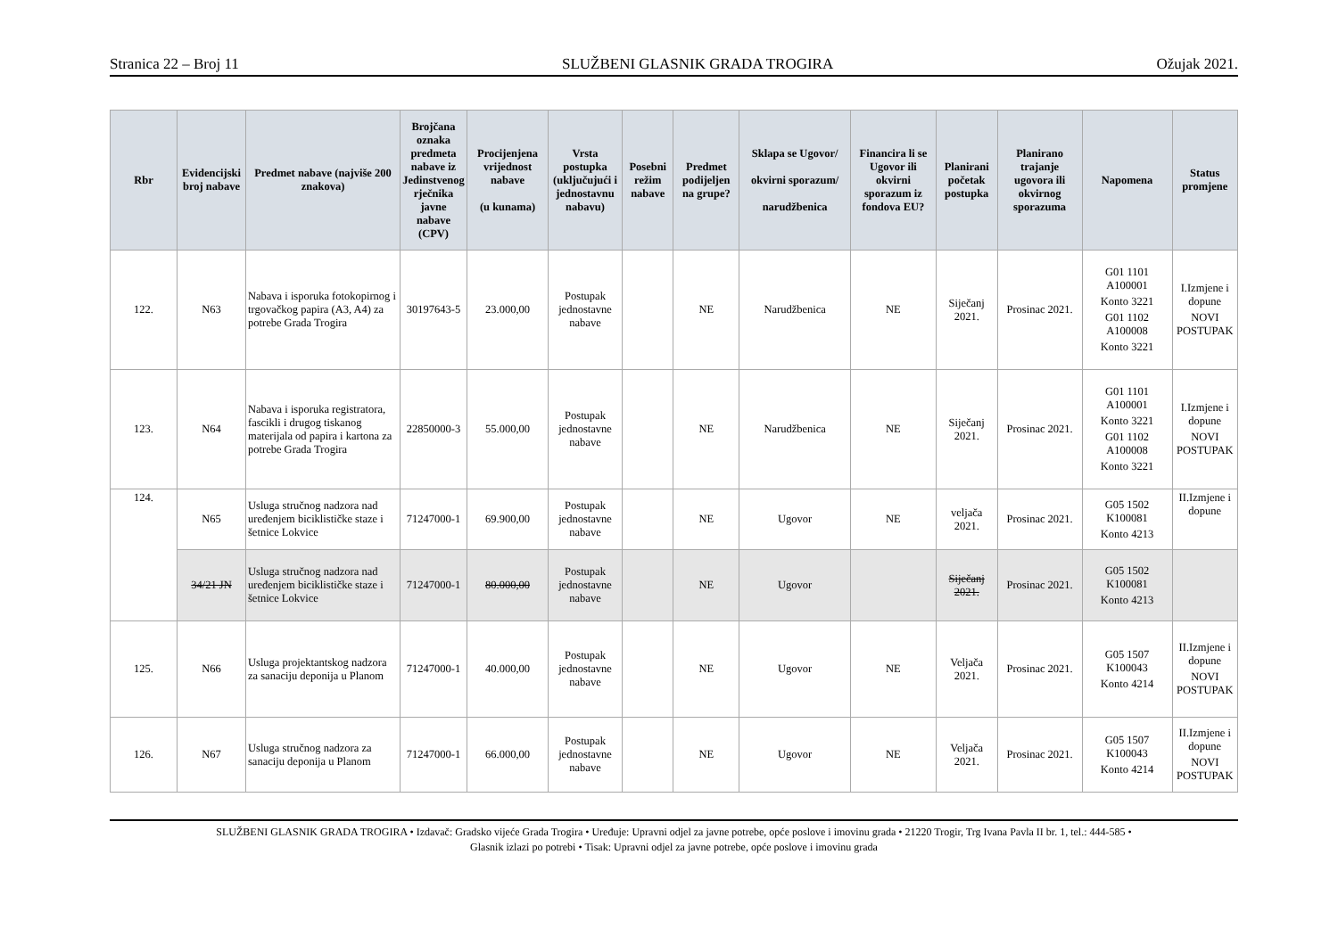Stranica 22 – Broj 11 SLUŽBENI GLASNIK GRADA TROGIRA Ožujak 2021.
| Rbr | Evidencijski broj nabave | Predmet nabave (najviše 200 znakova) | Brojčana oznaka predmeta nabave iz Jedinstvenog rječnika javne nabave (CPV) | Procijenjena vrijednost nabave (u kunama) | Vrsta postupka (uključujući i jednostavnu nabavu) | Posebni režim nabave | Predmet podijeljen na grupe? | Sklapa se Ugovor/ okvirni sporazum/ narudžbenica | Financira li se Ugovor ili okvirni sporazum iz fondova EU? | Planirani početak postupka | Planirano trajanje ugovora ili okvirnog sporazuma | Napomena | Status promjene |
| --- | --- | --- | --- | --- | --- | --- | --- | --- | --- | --- | --- | --- | --- |
| 122. | N63 | Nabava i isporuka fotokopirnog i trgovačkog papira (A3, A4) za potrebe Grada Trogira | 30197643-5 | 23.000,00 | Postupak jednostavne nabave | | NE | Narudžbenica | NE | Siječanj 2021. | Prosinac 2021. | G01 1101 A100001 Konto 3221 G01 1102 A100008 Konto 3221 | I.Izmjene i dopune NOVI POSTUPAK |
| 123. | N64 | Nabava i isporuka registratora, fascikli i drugog tiskanog materijala od papira i kartona za potrebe Grada Trogira | 22850000-3 | 55.000,00 | Postupak jednostavne nabave | | NE | Narudžbenica | NE | Siječanj 2021. | Prosinac 2021. | G01 1101 A100001 Konto 3221 G01 1102 A100008 Konto 3221 | I.Izmjene i dopune NOVI POSTUPAK |
| 124. | N65 | Usluga stručnog nadzora nad uređenjem biciklističke staze i šetnice Lokvice | 71247000-1 | 69.900,00 | Postupak jednostavne nabave | | NE | Ugovor | NE | veljača 2021. | Prosinac 2021. | G05 1502 K100081 Konto 4213 | II.Izmjene i dopune |
| | 34/21 JN | Usluga stručnog nadzora nad uređenjem biciklističke staze i šetnice Lokvice | 71247000-1 | 80.000,00 | Postupak jednostavne nabave | | NE | Ugovor | | Siječanj 2021. | Prosinac 2021. | G05 1502 K100081 Konto 4213 | |
| 125. | N66 | Usluga projektantskog nadzora za sanaciju deponija u Planom | 71247000-1 | 40.000,00 | Postupak jednostavne nabave | | NE | Ugovor | NE | Veljača 2021. | Prosinac 2021. | G05 1507 K100043 Konto 4214 | II.Izmjene i dopune NOVI POSTUPAK |
| 126. | N67 | Usluga stručnog nadzora za sanaciju deponija u Planom | 71247000-1 | 66.000,00 | Postupak jednostavne nabave | | NE | Ugovor | NE | Veljača 2021. | Prosinac 2021. | G05 1507 K100043 Konto 4214 | II.Izmjene i dopune NOVI POSTUPAK |
SLUŽBENI GLASNIK GRADA TROGIRA • Izdavač: Gradsko vijeće Grada Trogira • Uređuje: Upravni odjel za javne potrebe, opće poslove i imovinu grada • 21220 Trogir, Trg Ivana Pavla II br. 1, tel.: 444-585 •
Glasnik izlazi po potrebi • Tisak: Upravni odjel za javne potrebe, opće poslove i imovinu grada